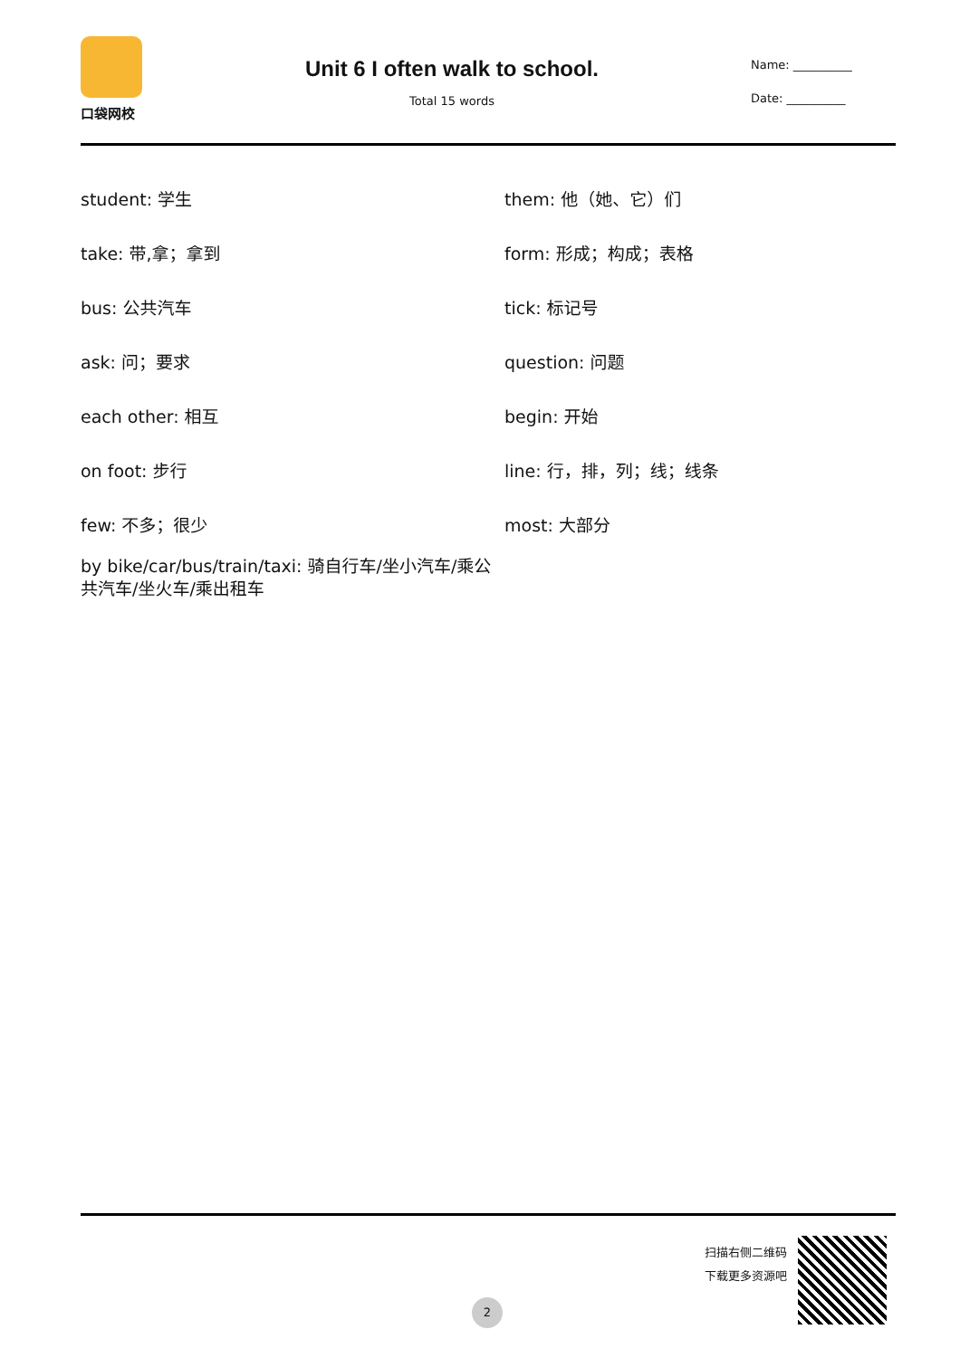口袋网校
Unit 6 I often walk to school.
Total 15 words
Name: __________
Date: __________
student: 学生
them: 他（她、它）们
take: 带,拿；拿到
form: 形成；构成；表格
bus: 公共汽车
tick: 标记号
ask: 问；要求
question: 问题
each other: 相互
begin: 开始
on foot: 步行
line: 行，排，列；线；线条
few: 不多；很少
most: 大部分
by bike/car/bus/train/taxi: 骑自行车/坐小汽车/乘公共汽车/坐火车/乘出租车
扫描右侧二维码
下载更多资源吧
2